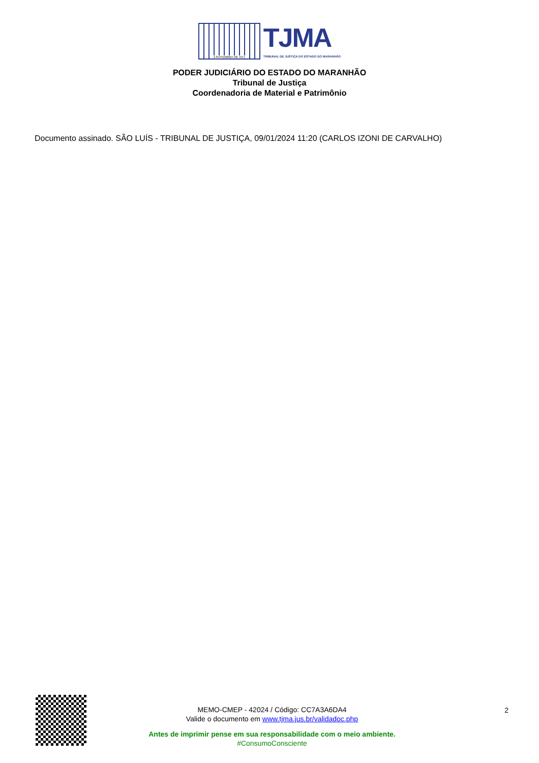4 NOVEMBRO DE 1813
TJMA
TRIBUNAL DE JUSTIÇA DO ESTADO DO MARANHÃO
PODER JUDICIÁRIO DO ESTADO DO MARANHÃO
Tribunal de Justiça
Coordenadoria de Material e Patrimônio
Documento assinado. SÃO LUÍS - TRIBUNAL DE JUSTIÇA, 09/01/2024 11:20 (CARLOS IZONI DE CARVALHO)
MEMO-CMEP - 42024 / Código: CC7A3A6DA4
Valide o documento em www.tjma.jus.br/validadoc.php
Antes de imprimir pense em sua responsabilidade com o meio ambiente.
#ConsumoConsciente
2